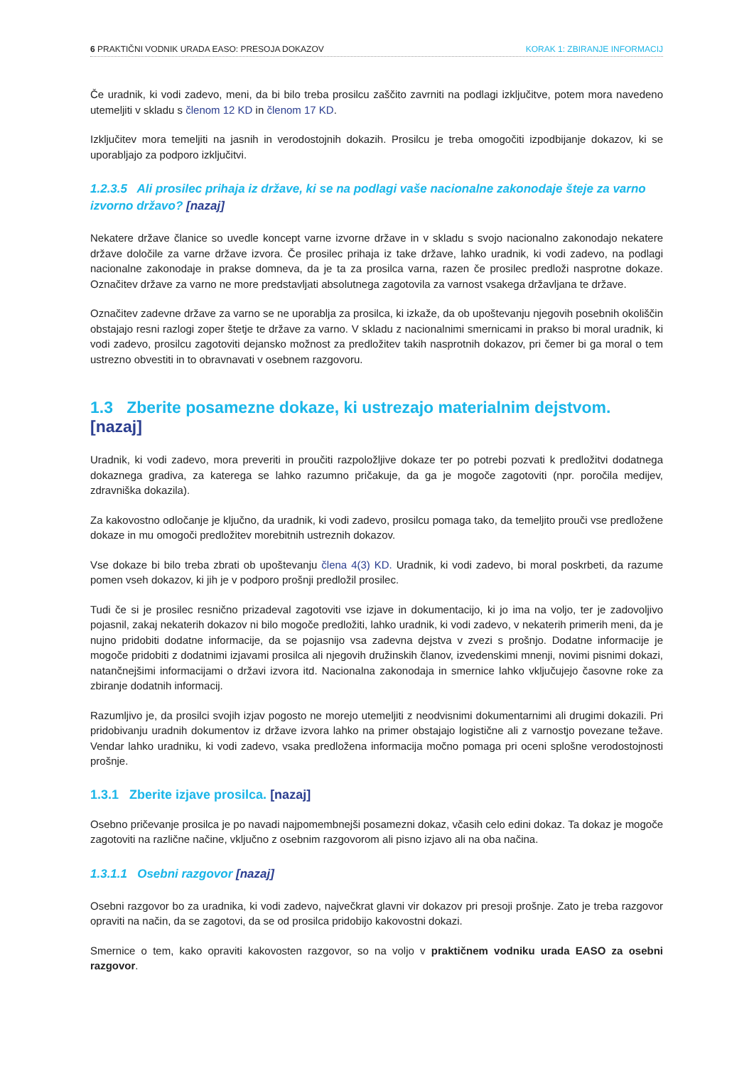6 PRAKTIČNI VODNIK URADA EASO: PRESOJA DOKAZOV KORAK 1: ZBIRANJE INFORMACIJ
Če uradnik, ki vodi zadevo, meni, da bi bilo treba prosilcu zaščito zavrniti na podlagi izključitve, potem mora navedeno utemeljiti v skladu s členom 12 KD in členom 17 KD.
Izključitev mora temeljiti na jasnih in verodostojnih dokazih. Prosilcu je treba omogočiti izpodbijanje dokazov, ki se uporabljajo za podporo izključitvi.
1.2.3.5 Ali prosilec prihaja iz države, ki se na podlagi vaše nacionalne zakonodaje šteje za varno izvorno državo? [nazaj]
Nekatere države članice so uvedle koncept varne izvorne države in v skladu s svojo nacionalno zakonodajo nekatere države določile za varne države izvora. Če prosilec prihaja iz take države, lahko uradnik, ki vodi zadevo, na podlagi nacionalne zakonodaje in prakse domneva, da je ta za prosilca varna, razen če prosilec predloži nasprotne dokaze. Označitev države za varno ne more predstavljati absolutnega zagotovila za varnost vsakega državljana te države.
Označitev zadevne države za varno se ne uporablja za prosilca, ki izkaže, da ob upoštevanju njegovih posebnih okoliščin obstajajo resni razlogi zoper štetje te države za varno. V skladu z nacionalnimi smernicami in prakso bi moral uradnik, ki vodi zadevo, prosilcu zagotoviti dejansko možnost za predložitev takih nasprotnih dokazov, pri čemer bi ga moral o tem ustrezno obvestiti in to obravnavati v osebnem razgovoru.
1.3 Zberite posamezne dokaze, ki ustrezajo materialnim dejstvom. [nazaj]
Uradnik, ki vodi zadevo, mora preveriti in proučiti razpoložljive dokaze ter po potrebi pozvati k predložitvi dodatnega dokaznega gradiva, za katerega se lahko razumno pričakuje, da ga je mogoče zagotoviti (npr. poročila medijev, zdravniška dokazila).
Za kakovostno odločanje je ključno, da uradnik, ki vodi zadevo, prosilcu pomaga tako, da temeljito prouči vse predložene dokaze in mu omogoči predložitev morebitnih ustreznih dokazov.
Vse dokaze bi bilo treba zbrati ob upoštevanju člena 4(3) KD. Uradnik, ki vodi zadevo, bi moral poskrbeti, da razume pomen vseh dokazov, ki jih je v podporo prošnji predložil prosilec.
Tudi če si je prosilec resnično prizadeval zagotoviti vse izjave in dokumentacijo, ki jo ima na voljo, ter je zadovoljivo pojasnil, zakaj nekaterih dokazov ni bilo mogoče predložiti, lahko uradnik, ki vodi zadevo, v nekaterih primerih meni, da je nujno pridobiti dodatne informacije, da se pojasnijo vsa zadevna dejstva v zvezi s prošnjo. Dodatne informacije je mogoče pridobiti z dodatnimi izjavami prosilca ali njegovih družinskih članov, izvedenskimi mnenji, novimi pisnimi dokazi, natančnejšimi informacijami o državi izvora itd. Nacionalna zakonodaja in smernice lahko vključujejo časovne roke za zbiranje dodatnih informacij.
Razumljivo je, da prosilci svojih izjav pogosto ne morejo utemeljiti z neodvisnimi dokumentarnimi ali drugimi dokazili. Pri pridobivanju uradnih dokumentov iz države izvora lahko na primer obstajajo logistične ali z varnostjo povezane težave. Vendar lahko uradniku, ki vodi zadevo, vsaka predložena informacija močno pomaga pri oceni splošne verodostojnosti prošnje.
1.3.1 Zberite izjave prosilca. [nazaj]
Osebno pričevanje prosilca je po navadi najpomembnejši posamezni dokaz, včasih celo edini dokaz. Ta dokaz je mogoče zagotoviti na različne načine, vključno z osebnim razgovorom ali pisno izjavo ali na oba načina.
1.3.1.1 Osebni razgovor [nazaj]
Osebni razgovor bo za uradnika, ki vodi zadevo, največkrat glavni vir dokazov pri presoji prošnje. Zato je treba razgovor opraviti na način, da se zagotovi, da se od prosilca pridobijo kakovostni dokazi.
Smernice o tem, kako opraviti kakovosten razgovor, so na voljo v praktičnem vodniku urada EASO za osebni razgovor.